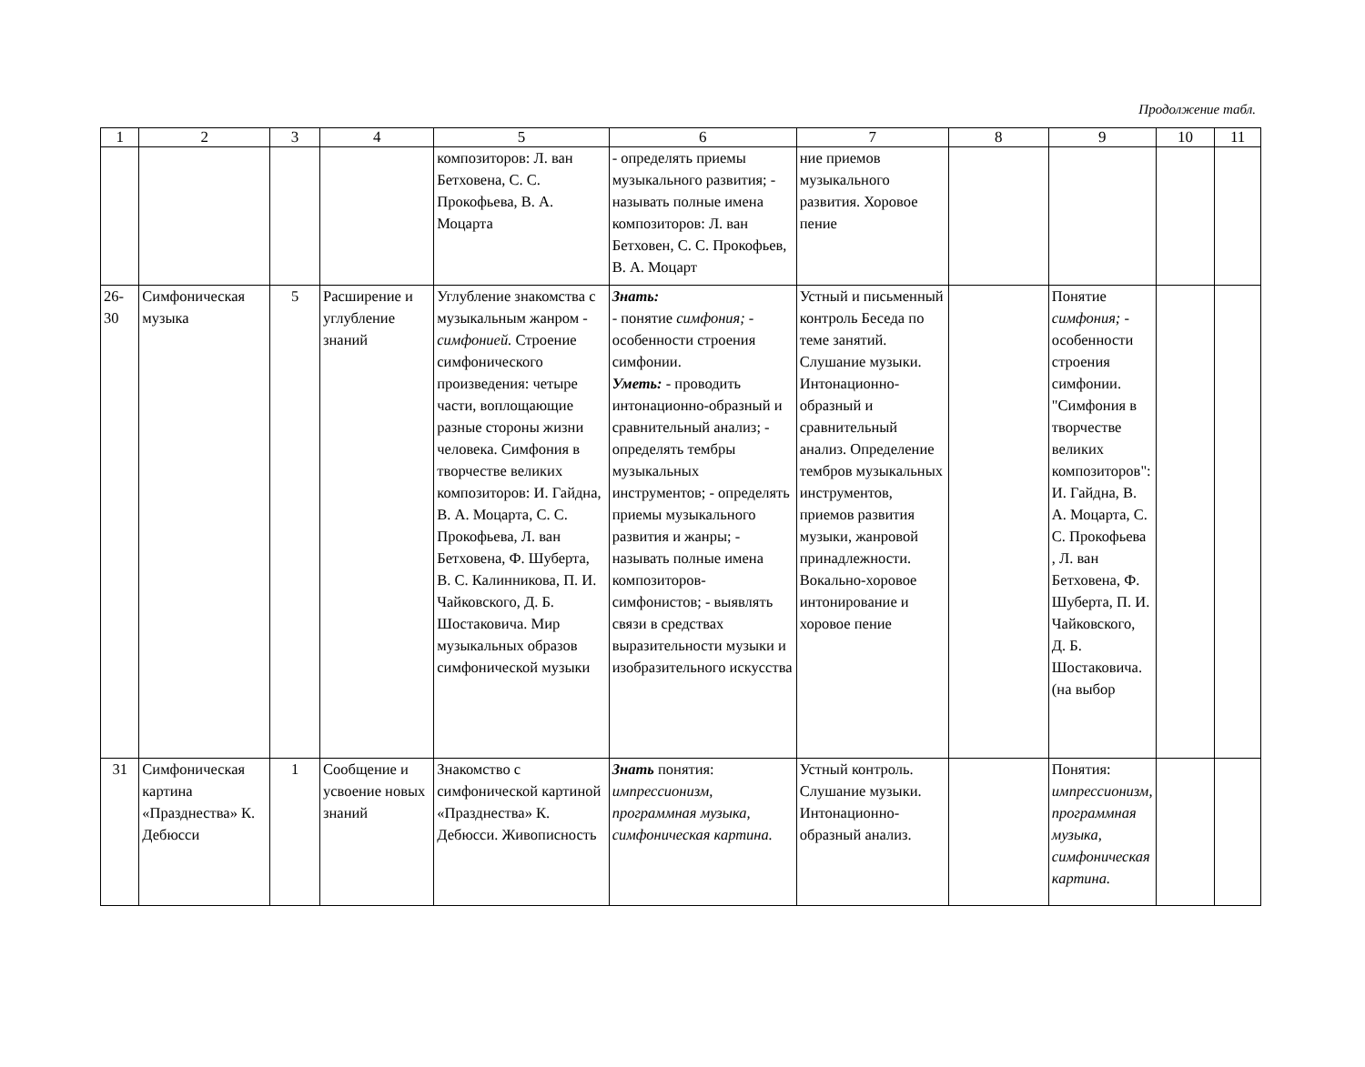Продолжение табл.
| 1 | 2 | 3 | 4 | 5 | 6 | 7 | 8 | 9 | 10 | 11 |
| --- | --- | --- | --- | --- | --- | --- | --- | --- | --- | --- |
| | | | | композиторов: Л. ван Бетховена, С. С. Прокофьева, В. А. Моцарта | - определять приемы музыкального развития; - называть полные имена композиторов: Л. ван Бетховен, С. С. Прокофьев, В. А. Моцарт | ние приемов музыкального развития. Хоровое пение | | | | |
| 26-30 | Симфоническая музыка | 5 | Расширение и углубление знаний | Углубление знакомства с музыкальным жанром - симфонией. Строение симфонического произведения: четыре части, воплощающие разные стороны жизни человека. Симфония в творчестве великих композиторов: И. Гайдна, В. А. Моцарта, С. С. Прокофьева, Л. ван Бетховена, Ф. Шуберта, В. С. Калинникова, П. И. Чайковского, Д. Б. Шостаковича. Мир музыкальных образов симфонической музыки | Знать: - понятие симфония; - особенности строения симфонии. Уметь: - проводить интонационно-образный и сравнительный анализ; - определять тембры музыкальных инструментов; - определять приемы музыкального развития и жанры; - называть полные имена композиторов-симфонистов; - выявлять связи в средствах выразительности музыки и изобразительного искусства | Устный и письменный контроль Беседа по теме занятий. Слушание музыки. Интонационно-образный и сравнительный анализ. Определение тембров музыкальных инструментов, приемов развития музыки, жанровой принадлежности. Вокально-хоровое интонирование и хоровое пение | | Понятие симфония; - особенности строения симфонии. "Симфония в творчестве великих композиторов": И. Гайдна, В. А. Моцарта, С. С. Прокофьева , Л. ван Бетховена, Ф. Шуберта, П. И. Чайковского, Д. Б. Шостаковича.(на выбор | | |
| 31 | Симфоническая картина «Празднества» К. Дебюсси | 1 | Сообщение и усвоение новых знаний | Знакомство с симфонической картиной «Празднества» К. Дебюсси. Живописность | Знать понятия: импрессионизм, программная музыка, симфоническая картина. | Устный контроль. Слушание музыки. Интонационно-образный анализ. | | Понятия: импрессионизм, программная музыка, симфоническая картина. | | |